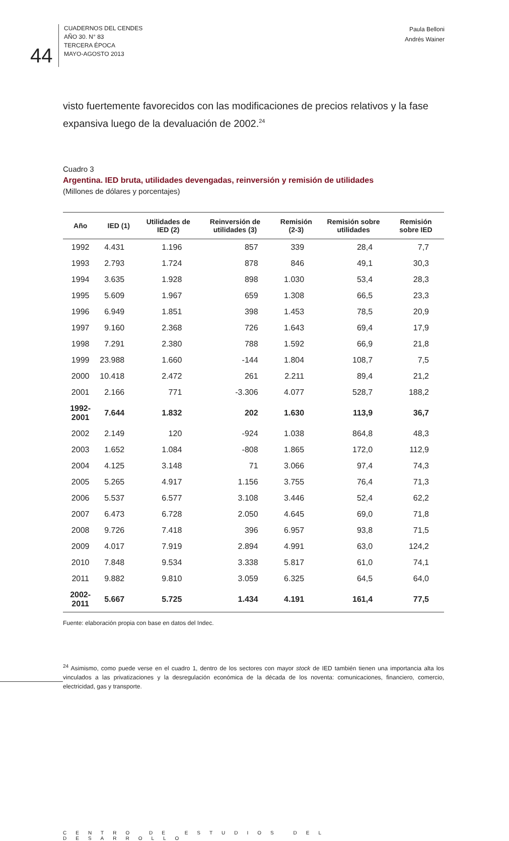44
CUADERNOS DEL CENDES
AÑO 30. N° 83
TERCERA ÉPOCA
MAYO-AGOSTO 2013
Paula Belloni
Andrés Wainer
visto fuertemente favorecidos con las modificaciones de precios relativos y la fase expansiva luego de la devaluación de 2002.<sup>24</sup>
Cuadro 3
Argentina. IED bruta, utilidades devengadas, reinversión y remisión de utilidades
(Millones de dólares y porcentajes)
| Año | IED (1) | Utilidades de IED (2) | Reinversión de utilidades (3) | Remisión (2-3) | Remisión sobre utilidades | Remisión sobre IED |
| --- | --- | --- | --- | --- | --- | --- |
| 1992 | 4.431 | 1.196 | 857 | 339 | 28,4 | 7,7 |
| 1993 | 2.793 | 1.724 | 878 | 846 | 49,1 | 30,3 |
| 1994 | 3.635 | 1.928 | 898 | 1.030 | 53,4 | 28,3 |
| 1995 | 5.609 | 1.967 | 659 | 1.308 | 66,5 | 23,3 |
| 1996 | 6.949 | 1.851 | 398 | 1.453 | 78,5 | 20,9 |
| 1997 | 9.160 | 2.368 | 726 | 1.643 | 69,4 | 17,9 |
| 1998 | 7.291 | 2.380 | 788 | 1.592 | 66,9 | 21,8 |
| 1999 | 23.988 | 1.660 | -144 | 1.804 | 108,7 | 7,5 |
| 2000 | 10.418 | 2.472 | 261 | 2.211 | 89,4 | 21,2 |
| 2001 | 2.166 | 771 | -3.306 | 4.077 | 528,7 | 188,2 |
| 1992-2001 | 7.644 | 1.832 | 202 | 1.630 | 113,9 | 36,7 |
| 2002 | 2.149 | 120 | -924 | 1.038 | 864,8 | 48,3 |
| 2003 | 1.652 | 1.084 | -808 | 1.865 | 172,0 | 112,9 |
| 2004 | 4.125 | 3.148 | 71 | 3.066 | 97,4 | 74,3 |
| 2005 | 5.265 | 4.917 | 1.156 | 3.755 | 76,4 | 71,3 |
| 2006 | 5.537 | 6.577 | 3.108 | 3.446 | 52,4 | 62,2 |
| 2007 | 6.473 | 6.728 | 2.050 | 4.645 | 69,0 | 71,8 |
| 2008 | 9.726 | 7.418 | 396 | 6.957 | 93,8 | 71,5 |
| 2009 | 4.017 | 7.919 | 2.894 | 4.991 | 63,0 | 124,2 |
| 2010 | 7.848 | 9.534 | 3.338 | 5.817 | 61,0 | 74,1 |
| 2011 | 9.882 | 9.810 | 3.059 | 6.325 | 64,5 | 64,0 |
| 2002-2011 | 5.667 | 5.725 | 1.434 | 4.191 | 161,4 | 77,5 |
Fuente: elaboración propia con base en datos del Indec.
<sup>24</sup> Asimismo, como puede verse en el cuadro 1, dentro de los sectores con mayor stock de IED también tienen una importancia alta los vinculados a las privatizaciones y la desregulación económica de la década de los noventa: comunicaciones, financiero, comercio, electricidad, gas y transporte.
CENTRO DE ESTUDIOS DEL DESARROLLO